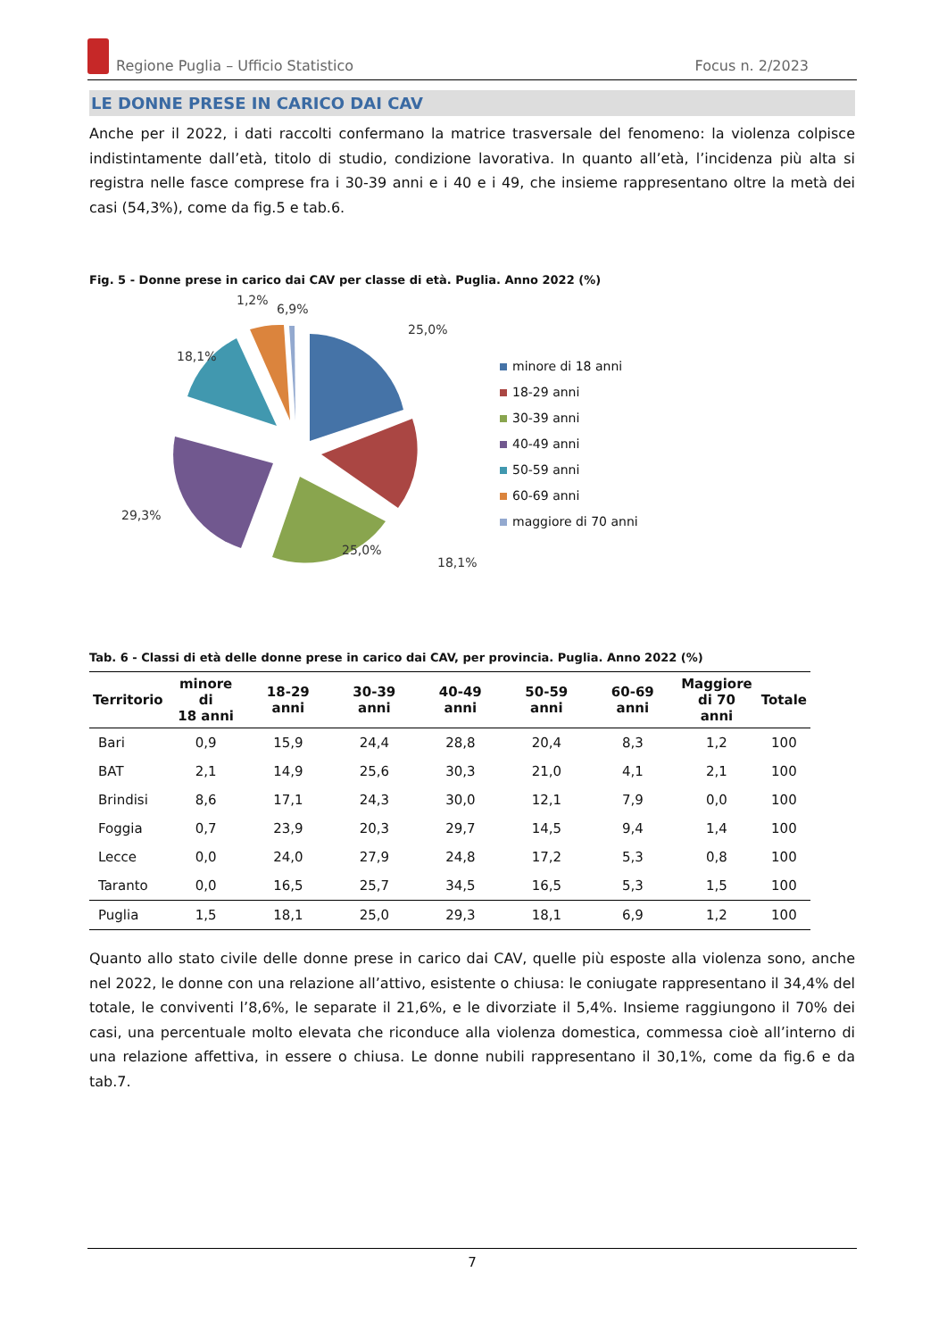Regione Puglia – Ufficio Statistico Focus n. 2/2023
LE DONNE PRESE IN CARICO DAI CAV
Anche per il 2022, i dati raccolti confermano la matrice trasversale del fenomeno: la violenza colpisce indistintamente dall’età, titolo di studio, condizione lavorativa. In quanto all’età, l’incidenza più alta si registra nelle fasce comprese fra i 30-39 anni e i 40 e i 49, che insieme rappresentano oltre la metà dei casi (54,3%), come da fig.5 e tab.6.
Fig. 5 - Donne prese in carico dai CAV per classe di età. Puglia. Anno 2022 (%)
25,0%
18,1%
25,0%
29,3%
18,1%
6,9%
1,2%
minore di 18 anni
18-29 anni
30-39 anni
40-49 anni
50-59 anni
60-69 anni
maggiore di 70 anni
Tab. 6 - Classi di età delle donne prese in carico dai CAV, per provincia. Puglia. Anno 2022 (%)
| Territorio | minore di 18 anni | 18-29 anni | 30-39 anni | 40-49 anni | 50-59 anni | 60-69 anni | Maggiore di 70 anni | Totale |
| --- | --- | --- | --- | --- | --- | --- | --- | --- |
| Bari | 0,9 | 15,9 | 24,4 | 28,8 | 20,4 | 8,3 | 1,2 | 100 |
| BAT | 2,1 | 14,9 | 25,6 | 30,3 | 21,0 | 4,1 | 2,1 | 100 |
| Brindisi | 8,6 | 17,1 | 24,3 | 30,0 | 12,1 | 7,9 | 0,0 | 100 |
| Foggia | 0,7 | 23,9 | 20,3 | 29,7 | 14,5 | 9,4 | 1,4 | 100 |
| Lecce | 0,0 | 24,0 | 27,9 | 24,8 | 17,2 | 5,3 | 0,8 | 100 |
| Taranto | 0,0 | 16,5 | 25,7 | 34,5 | 16,5 | 5,3 | 1,5 | 100 |
| Puglia | 1,5 | 18,1 | 25,0 | 29,3 | 18,1 | 6,9 | 1,2 | 100 |
Quanto allo stato civile delle donne prese in carico dai CAV, quelle più esposte alla violenza sono, anche nel 2022, le donne con una relazione all’attivo, esistente o chiusa: le coniugate rappresentano il 34,4% del totale, le conviventi l’8,6%, le separate il 21,6%, e le divorziate il 5,4%. Insieme raggiungono il 70% dei casi, una percentuale molto elevata che riconduce alla violenza domestica, commessa cioè all’interno di una relazione affettiva, in essere o chiusa. Le donne nubili rappresentano il 30,1%, come da fig.6 e da tab.7.
7